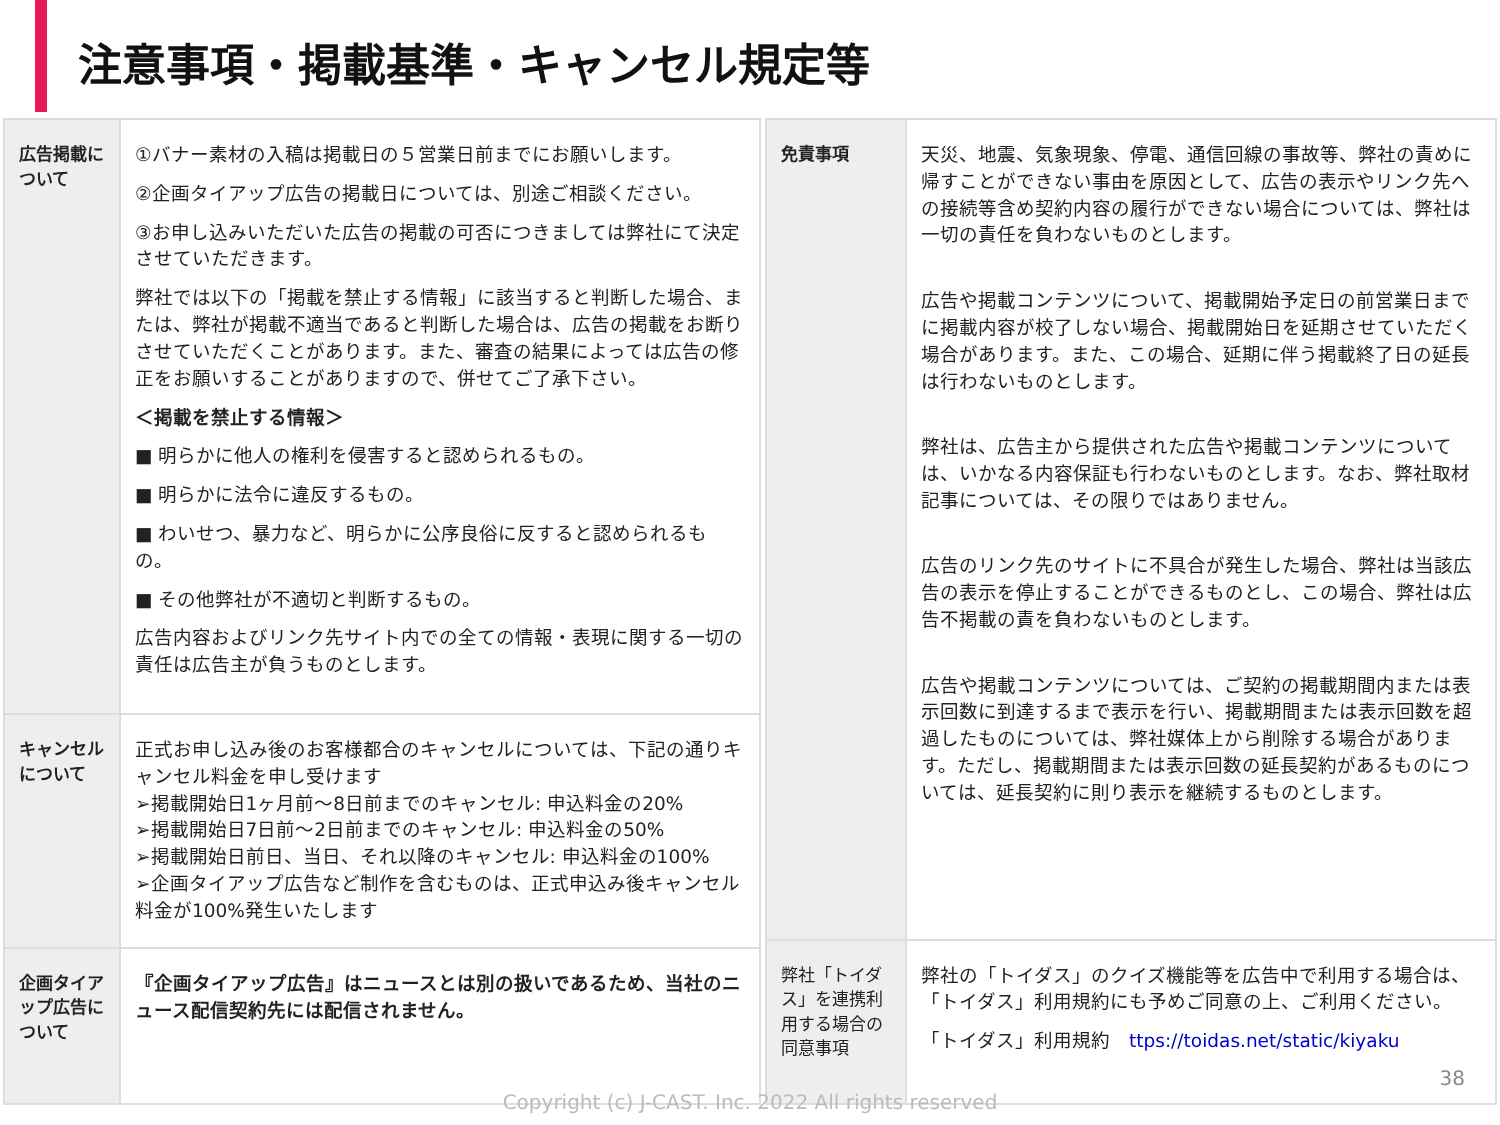注意事項・掲載基準・キャンセル規定等
| 広告掲載について | ①バナー素材の入稿は掲載日の５営業日前までにお願いします。 ②企画タイアップ広告の掲載日については、別途ご相談ください。 ③お申し込みいただいた広告の掲載の可否につきましては弊社にて決定させていただきます。 弊社では以下の「掲載を禁止する情報」に該当すると判断した場合、または、弊社が掲載不適当であると判断した場合は、広告の掲載をお断りさせていただくことがあります。また、審査の結果によっては広告の修正をお願いすることがありますので、併せてご了承下さい。 ＜掲載を禁止する情報＞ ■ 明らかに他人の権利を侵害すると認められるもの。 ■ 明らかに法令に違反するもの。 ■ わいせつ、暴力など、明らかに公序良俗に反すると認められるもの。 ■ その他弊社が不適切と判断するもの。 広告内容およびリンク先サイト内での全ての情報・表現に関する一切の責任は広告主が負うものとします。 |
| キャンセルについて | 正式お申し込み後のお客様都合のキャンセルについては、下記の通りキャンセル料金を申し受けます ➢掲載開始日1ヶ月前～8日前までのキャンセル: 申込料金の20% ➢掲載開始日7日前～2日前までのキャンセル: 申込料金の50% ➢掲載開始日前日、当日、それ以降のキャンセル: 申込料金の100% ➢企画タイアップ広告など制作を含むものは、正式申込み後キャンセル料金が100%発生いたします |
| 企画タイアップ広告について | 『企画タイアップ広告』はニュースとは別の扱いであるため、当社のニュース配信契約先には配信されません。 |
| 免責事項 | 天災、地震、気象現象、停電、通信回線の事故等、弊社の責めに帰すことができない事由を原因として、広告の表示やリンク先への接続等含め契約内容の履行ができない場合については、弊社は一切の責任を負わないものとします。 広告や掲載コンテンツについて、掲載開始予定日の前営業日までに掲載内容が校了しない場合、掲載開始日を延期させていただく場合があります。また、この場合、延期に伴う掲載終了日の延長は行わないものとします。 弊社は、広告主から提供された広告や掲載コンテンツについては、いかなる内容保証も行わないものとします。なお、弊社取材記事については、その限りではありません。 広告のリンク先のサイトに不具合が発生した場合、弊社は当該広告の表示を停止することができるものとし、この場合、弊社は広告不掲載の責を負わないものとします。 広告や掲載コンテンツについては、ご契約の掲載期間内または表示回数に到達するまで表示を行い、掲載期間または表示回数を超過したものについては、弊社媒体上から削除する場合があります。ただし、掲載期間または表示回数の延長契約があるものについては、延長契約に則り表示を継続するものとします。 |
| 弊社「トイダス」を連携利用する場合の同意事項 | 弊社の「トイダス」のクイズ機能等を広告中で利用する場合は、「トイダス」利用規約にも予めご同意の上、ご利用ください。 「トイダス」利用規約 ttps://toidas.net/static/kiyaku |
38
Copyright (c) J-CAST. Inc. 2022 All rights reserved